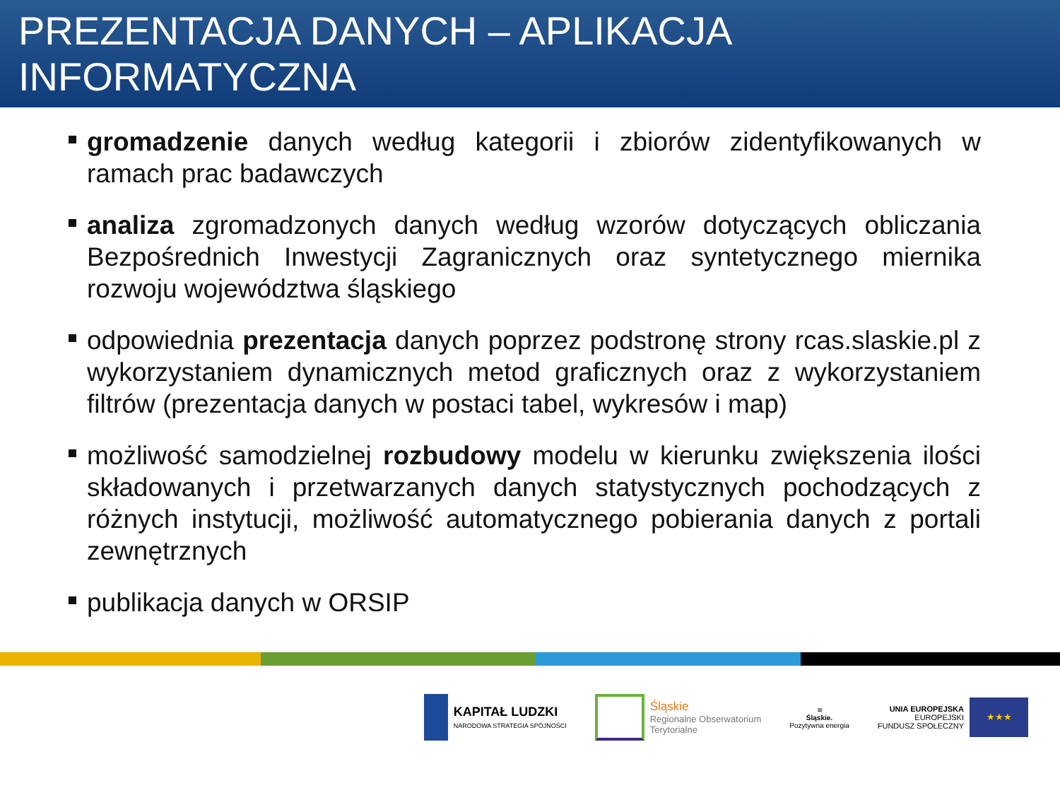PREZENTACJA DANYCH – APLIKACJA INFORMATYCZNA
gromadzenie danych według kategorii i zbiorów zidentyfikowanych w ramach prac badawczych
analiza zgromadzonych danych według wzorów dotyczących obliczania Bezpośrednich Inwestycji Zagranicznych oraz syntetycznego miernika rozwoju województwa śląskiego
odpowiednia prezentacja danych poprzez podstronę strony rcas.slaskie.pl z wykorzystaniem dynamicznych metod graficznych oraz z wykorzystaniem filtrów (prezentacja danych w postaci tabel, wykresów i map)
możliwość samodzielnej rozbudowy modelu w kierunku zwiększenia ilości składowanych i przetwarzanych danych statystycznych pochodzących z różnych instytucji, możliwość automatycznego pobierania danych z portali zewnętrznych
publikacja danych w ORSIP
KAPITAŁ LUDZKI
NARODOWA STRATEGIA SPÓJNOŚCI
Śląskie
Regionalne Obserwatorium
Terytorialne
≋
Śląskie.
Pozytywna energia
UNIA EUROPEJSKA
EUROPEJSKI
FUNDUSZ SPOŁECZNY
★★★